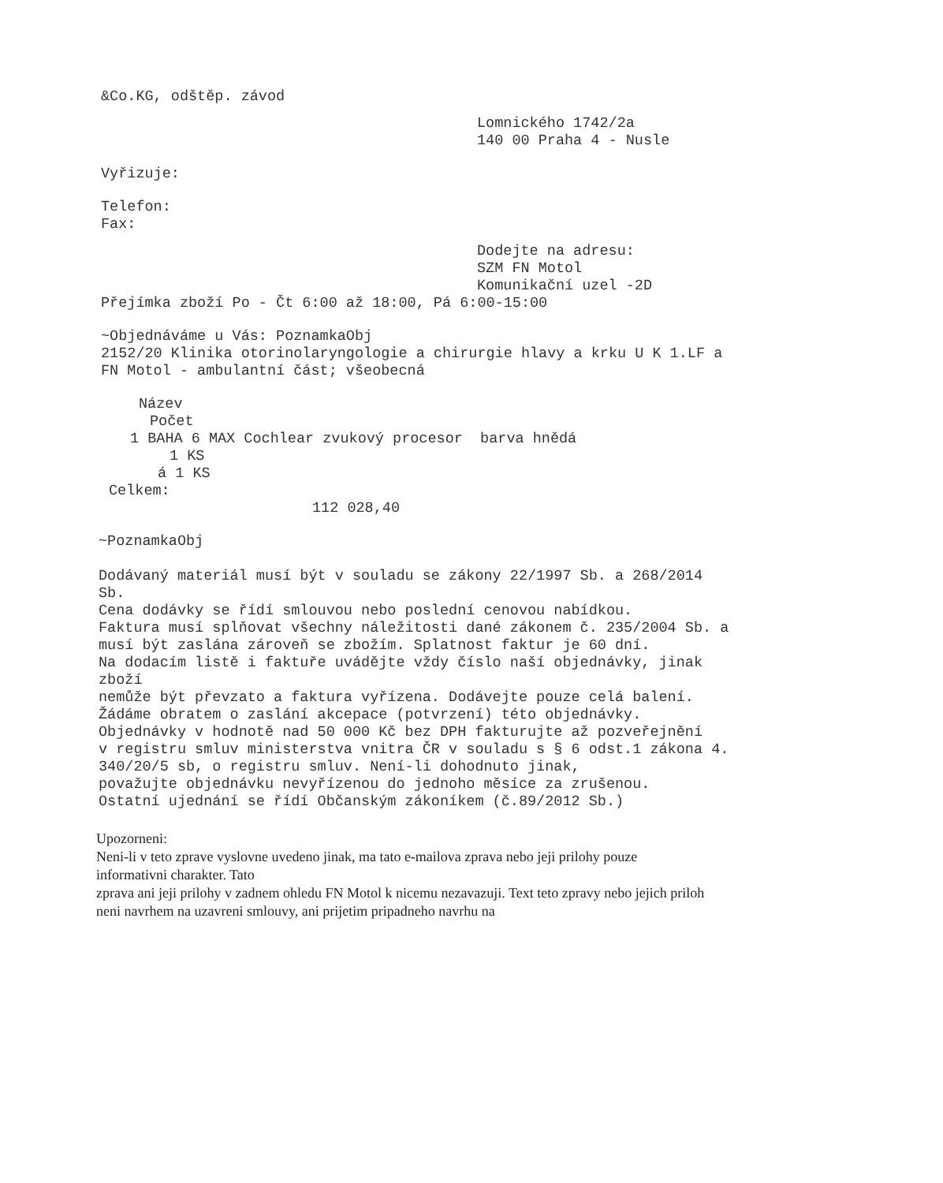&Co.KG, odštěp. závod
Lomnického 1742/2a
140 00 Praha 4 - Nusle
Vyřizuje:
Telefon:
Fax:
Dodejte na adresu:
SZM FN Motol
Komunikační uzel -2D
Přejímka zboží Po - Čt 6:00 až 18:00, Pá 6:00-15:00
~Objednáváme u Vás: PoznamkaObj
2152/20 Klinika otorinolaryngologie a chirurgie hlavy a krku U K 1.LF a FN Motol - ambulantní část; všeobecná
Název
Počet
1 BAHA 6 MAX Cochlear zvukový procesor barva hnědá
1 KS
á 1 KS
Celkem:
112 028,40
~PoznamkaObj
Dodávaný materiál musí být v souladu se zákony 22/1997 Sb. a 268/2014 Sb.
Cena dodávky se řídí smlouvou nebo poslední cenovou nabídkou.
Faktura musí splňovat všechny náležitosti dané zákonem č. 235/2004 Sb. a
musí být zaslána zároveň se zbožím. Splatnost faktur je 60 dní.
Na dodacím listě i faktuře uvádějte vždy číslo naší objednávky, jinak zboží
nemůže být převzato a faktura vyřízena. Dodávejte pouze celá balení.
Žádáme obratem o zaslání akcepace (potvrzení) této objednávky.
Objednávky v hodnotě nad 50 000 Kč bez DPH fakturujte až pozveřejnění
v registru smluv ministerstva vnitra ČR v souladu s § 6 odst.1 zákona 4. 340/20/5 sb, o registru smluv. Není-li dohodnuto jinak,
považujte objednávku nevyřízenou do jednoho měsíce za zrušenou.
Ostatní ujednání se řídí Občanským zákoníkem (č.89/2012 Sb.)
Upozorneni:
Neni-li v teto zprave vyslovne uvedeno jinak, ma tato e-mailova zprava nebo jeji prilohy pouze informativni charakter. Tato
zprava ani jeji prilohy v zadnem ohledu FN Motol k nicemu nezavazuji. Text teto zpravy nebo jejich priloh neni navrhem na uzavreni smlouvy, ani prijetim pripadneho navrhu na